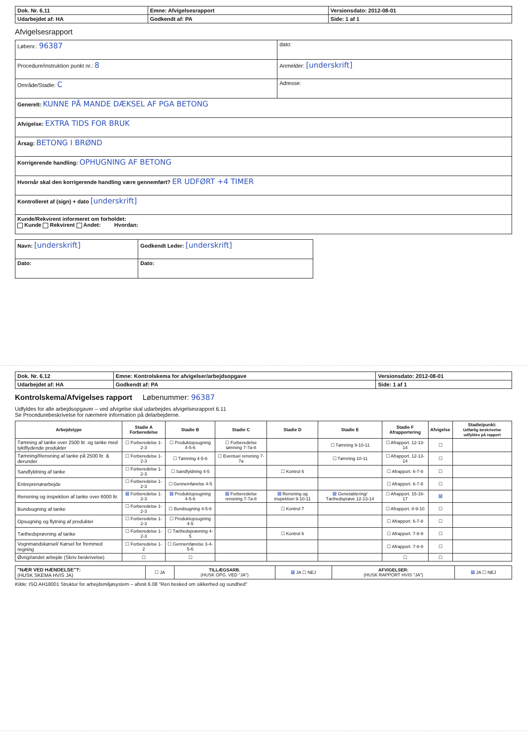| Dok. Nr. 6.11 | Emne: Afvigelsesrapport | Versionsdato: 2012-08-01 |
| Udarbejdet af: HA | Godkendt af: PA | Side: 1 af 1 |
Afvigelsesrapport
| Løbenr.: 96387 | dato: |
| Procedure/instruktion punkt nr.: 8 | Anmelder: [underskrift] |
| Område/Stadie: C | Adresse: |
| Generelt: KUNNE PÅ MANDE DÆKSEL AF PGA BETONG | |
| Afvigelse: EXTRA TIDS FOR BRUK | |
| Årsag: BETONG I BRØND | |
| Korrigerende handling: OPHUGNING AF BETONG | |
| Hvornår skal den korrigerende handling være gennemført? ER UDFØRT +4 TIMER | |
| Kontrolleret af (sign) + dato [underskrift] | |
| Kunde/Rekvirent informeret om forholdet: Kunde Rekvirent Andet: Hvordan: | |
| Navn: [underskrift] | Godkendt Leder: [underskrift] |
| Dato: | Dato: |
| Dok. Nr. 6.12 | Emne: Kontrolskema for afvigelser/arbejdsopgave | Versionsdato: 2012-08-01 |
| Udarbejdet af: HA | Godkendt af: PA | Side: 1 af 1 |
Kontrolskema/Afvigelses rapport Løbenummer: 96387
Udfyldes for alle arbejdsopgaver – ved afvigelse skal udarbejdes afvigelsesrapport 6.11
Se Procedurebeskrivelse for nærmere information på delarbejderne.
| Arbejdstype | Stadie A Forberedelse | Stadie B | Stadie C | Stadie D | Stadie E | Stadie F Afrapportering | Afvigelse | Stadie/punkt: Udførlig beskrivelse udfyldes på rapport |
| --- | --- | --- | --- | --- | --- | --- | --- | --- |
| Tømning af tanke over 2500 ltr. og tanke med tyktflydende produkter | ☐ Forberedelse 1-2-3 | ☐ Produktopsugning 4-5-6 | ☐ Forberedelse tømning 7-7a-8 | | ☐ Tømning 9-10-11 | ☐ Afrapport. 12-13-14 | ☐ | |
| Tømning/Rensning af tanke på 2500 ltr. & derunder | ☐ Forberedelse 1-2-3 | ☐ Tømning 4-5-6 | ☐ Eventuel rensning 7-7a | | ☐ Tømning 10-11 | ☐ Afrapport. 12-13-14 | ☐ | |
| Sandfyldning af tanke | ☐ Forberedelse 1-2-3 | ☐ Sandfyldning 4-5 | | ☐ Kontrol 6 | | ☐ Afrapport. 6-7-8 | ☐ | |
| Entreprenørarbejde | ☐ Forberedelse 1-2-3 | ☐ Gennemførelse 4-5 | | | | ☐ Afrapport. 6-7-8 | ☐ | |
| Rensning og inspektion af tanke over 6000 ltr. | ☒ Forberedelse 1-2-3 | ☒ Produktopsugning 4-5-6 | ☒ Forberedelse rensning 7-7a-8 | ☒ Rensning og inspektion 9-10-11 | ☒ Genetablering/ Tæthedsprøve 12-13-14 | ☐ Afrapport. 15-16-17 | ☒ | |
| Bundsugning af tanke | ☐ Forberedelse 1-2-3 | ☐ Bundsugning 4-5-6 | | ☐ Kontrol 7 | | ☐ Afrapport. 8-9-10 | ☐ | |
| Opsugning og flytning af produkter | ☐ Forberedelse 1-2-3 | ☐ Produktopsugning 4-5 | | | | ☐ Afrapport. 6-7-8 | ☐ | |
| Tæthedsprøvning af tanke | ☐ Forberedelse 1-2-3 | ☐ Tæthedsprøvning 4-5 | | ☐ Kontrol 6 | | ☐ Afrapport. 7-8-9 | ☐ | |
| Vognmandskørsel/ Kørsel for fremmed regning | ☐ Forberedelse 1-2 | ☐ Gennemførelse 3-4-5-6 | | | | ☐ Afrapport. 7-8-9 | ☐ | |
| Øvrigt/andet arbejde (Skriv beskrivelse) | ☐ | ☐ | | | | ☐ | ☐ | |
| "NÆR VED HÆNDELSE"?: (HUSK SKEMA HVIS JA) | ☐ JA | TILLÆGSARB. (HUSK OPG. VED "JA") | ☒ JA ☐ NEJ | AFVIGELSER: (HUSK RAPPORT HVIS "JA") | ☒ JA ☐ NEJ |
Kilde: ISO AH18001 Struktur for arbejdsmiljøsystem – afsnit 6.08 "Ren besked om sikkerhed og sundhed"